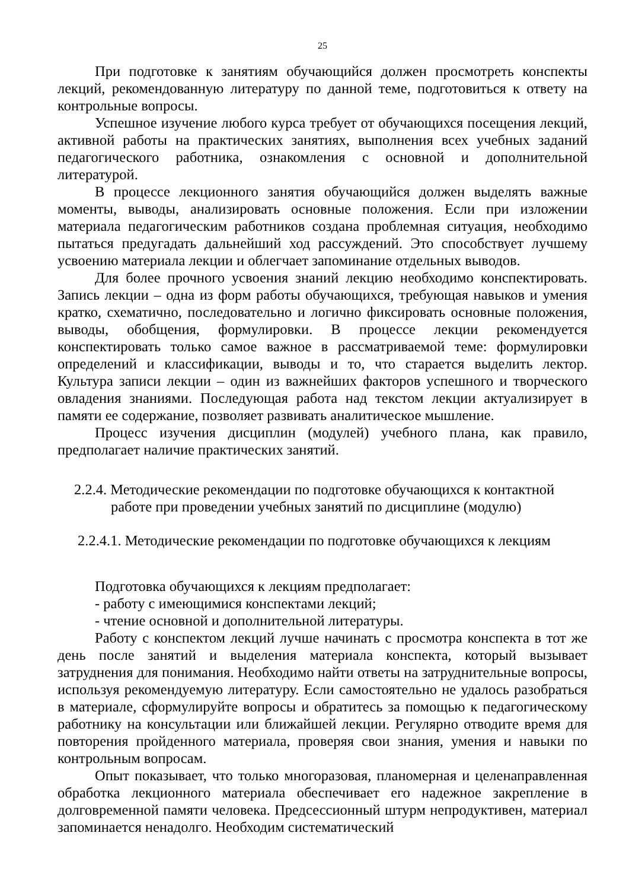25
При подготовке к занятиям обучающийся должен просмотреть конспекты лекций, рекомендованную литературу по данной теме, подготовиться к ответу на контрольные вопросы.
Успешное изучение любого курса требует от обучающихся посещения лекций, активной работы на практических занятиях, выполнения всех учебных заданий педагогического работника, ознакомления с основной и дополнительной литературой.
В процессе лекционного занятия обучающийся должен выделять важные моменты, выводы, анализировать основные положения. Если при изложении материала педагогическим работников создана проблемная ситуация, необходимо пытаться предугадать дальнейший ход рассуждений. Это способствует лучшему усвоению материала лекции и облегчает запоминание отдельных выводов.
Для более прочного усвоения знаний лекцию необходимо конспектировать. Запись лекции – одна из форм работы обучающихся, требующая навыков и умения кратко, схематично, последовательно и логично фиксировать основные положения, выводы, обобщения, формулировки. В процессе лекции рекомендуется конспектировать только самое важное в рассматриваемой теме: формулировки определений и классификации, выводы и то, что старается выделить лектор. Культура записи лекции – один из важнейших факторов успешного и творческого овладения знаниями. Последующая работа над текстом лекции актуализирует в памяти ее содержание, позволяет развивать аналитическое мышление.
Процесс изучения дисциплин (модулей) учебного плана, как правило, предполагает наличие практических занятий.
2.2.4. Методические рекомендации по подготовке обучающихся к контактной работе при проведении учебных занятий по дисциплине (модулю)
2.2.4.1. Методические рекомендации по подготовке обучающихся к лекциям
Подготовка обучающихся к лекциям предполагает:
- работу с имеющимися конспектами лекций;
- чтение основной и дополнительной литературы.
Работу с конспектом лекций лучше начинать с просмотра конспекта в тот же день после занятий и выделения материала конспекта, который вызывает затруднения для понимания. Необходимо найти ответы на затруднительные вопросы, используя рекомендуемую литературу. Если самостоятельно не удалось разобраться в материале, сформулируйте вопросы и обратитесь за помощью к педагогическому работнику на консультации или ближайшей лекции. Регулярно отводите время для повторения пройденного материала, проверяя свои знания, умения и навыки по контрольным вопросам.
Опыт показывает, что только многоразовая, планомерная и целенаправленная обработка лекционного материала обеспечивает его надежное закрепление в долговременной памяти человека. Предсессионный штурм непродуктивен, материал запоминается ненадолго. Необходим систематический